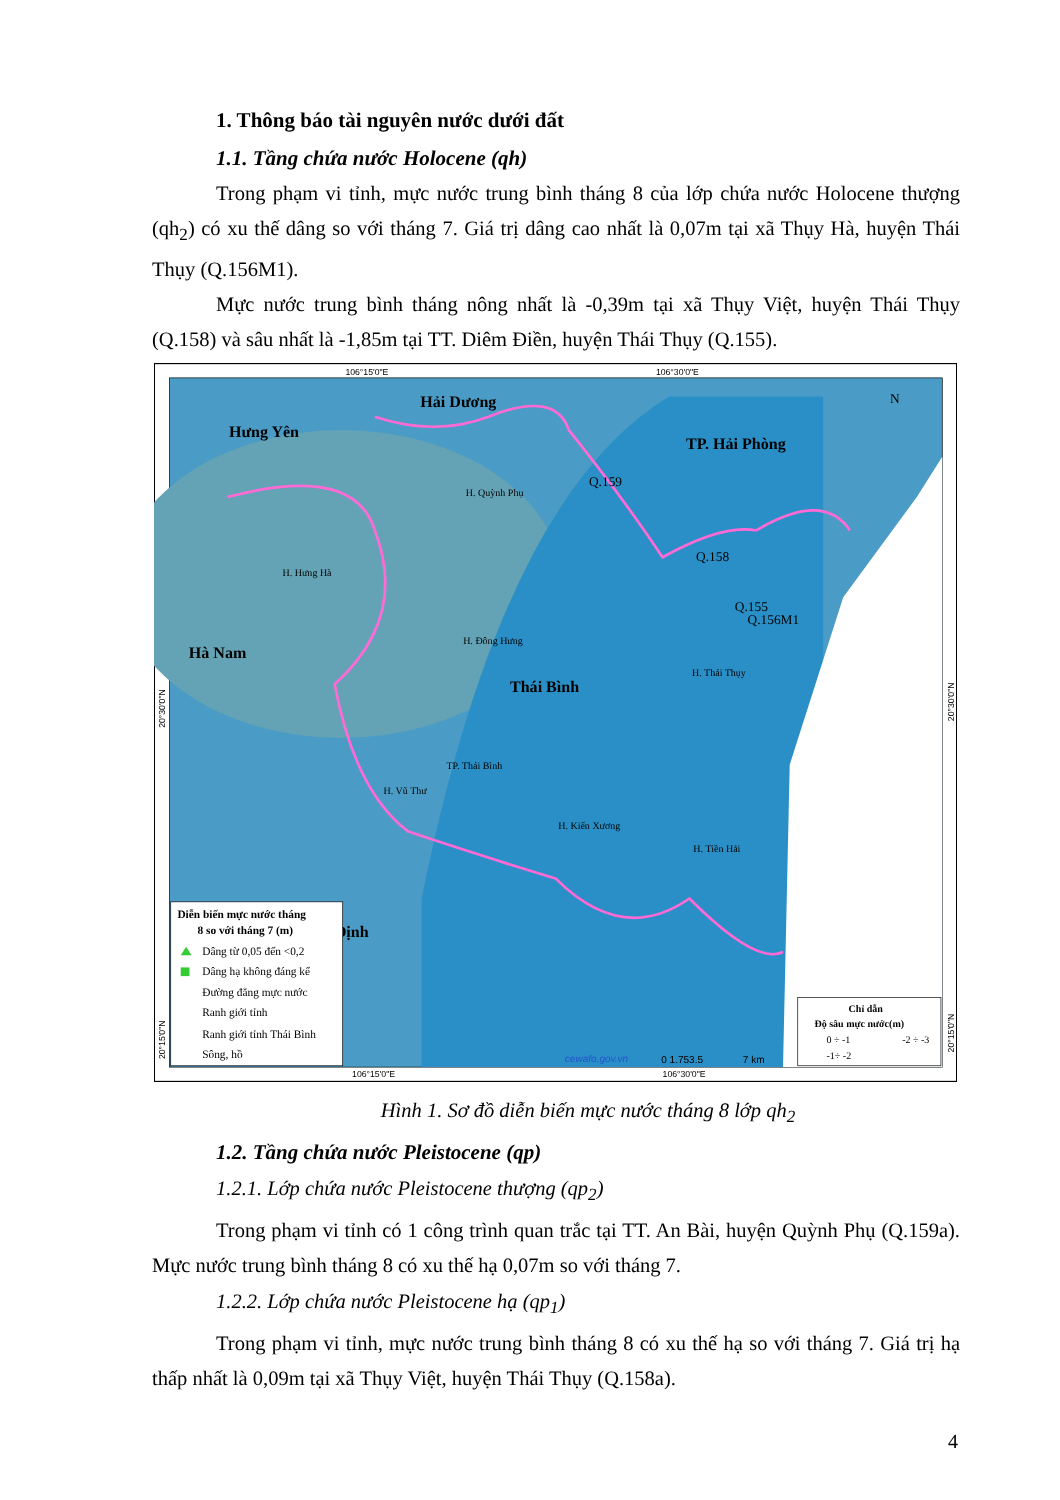1. Thông báo tài nguyên nước dưới đất
1.1. Tầng chứa nước Holocene (qh)
Trong phạm vi tỉnh, mực nước trung bình tháng 8 của lớp chứa nước Holocene thượng (qh<sub>2</sub>) có xu thế dâng so với tháng 7. Giá trị dâng cao nhất là 0,07m tại xã Thụy Hà, huyện Thái Thụy (Q.156M1).
Mực nước trung bình tháng nông nhất là -0,39m tại xã Thụy Việt, huyện Thái Thụy (Q.158) và sâu nhất là -1,85m tại TT. Diêm Điền, huyện Thái Thụy (Q.155).
106°15'0"E
106°30'0"E
106°15'0"E
106°30'0"E
Hải Dương
Hưng Yên
TP. Hải Phòng
Hà Nam
Thái Bình
Định
H. Quỳnh Phụ
H. Hưng Hà
H. Đông Hưng
H. Thái Thụy
TP. Thái Bình
H. Vũ Thư
H. Kiến Xương
H. Tiền Hải
Q.159
Q.158
Q.155
Q.156M1
N
Diễn biến mực nước tháng
8 so với tháng 7 (m)
Dâng từ 0,05 đến <0,2
Dâng hạ không đáng kể
Đường đẳng mực nước
Ranh giới tỉnh
Ranh giới tỉnh Thái Bình
Sông, hồ
Chỉ dẫn
Độ sâu mực nước(m)
0 ÷ -1
-2 ÷ -3
-1÷ -2
cewafo.gov.vn
0 1.753.5
7 km
20°30'0"N
20°15'0"N
20°30'0"N
20°15'0"N
Hình 1. Sơ đồ diễn biến mực nước tháng 8 lớp qh<sub>2</sub>
1.2. Tầng chứa nước Pleistocene (qp)
1.2.1. Lớp chứa nước Pleistocene thượng (qp<sub>2</sub>)
Trong phạm vi tỉnh có 1 công trình quan trắc tại TT. An Bài, huyện Quỳnh Phụ (Q.159a). Mực nước trung bình tháng 8 có xu thế hạ 0,07m so với tháng 7.
1.2.2. Lớp chứa nước Pleistocene hạ (qp<sub>1</sub>)
Trong phạm vi tỉnh, mực nước trung bình tháng 8 có xu thế hạ so với tháng 7. Giá trị hạ thấp nhất là 0,09m tại xã Thụy Việt, huyện Thái Thụy (Q.158a).
4